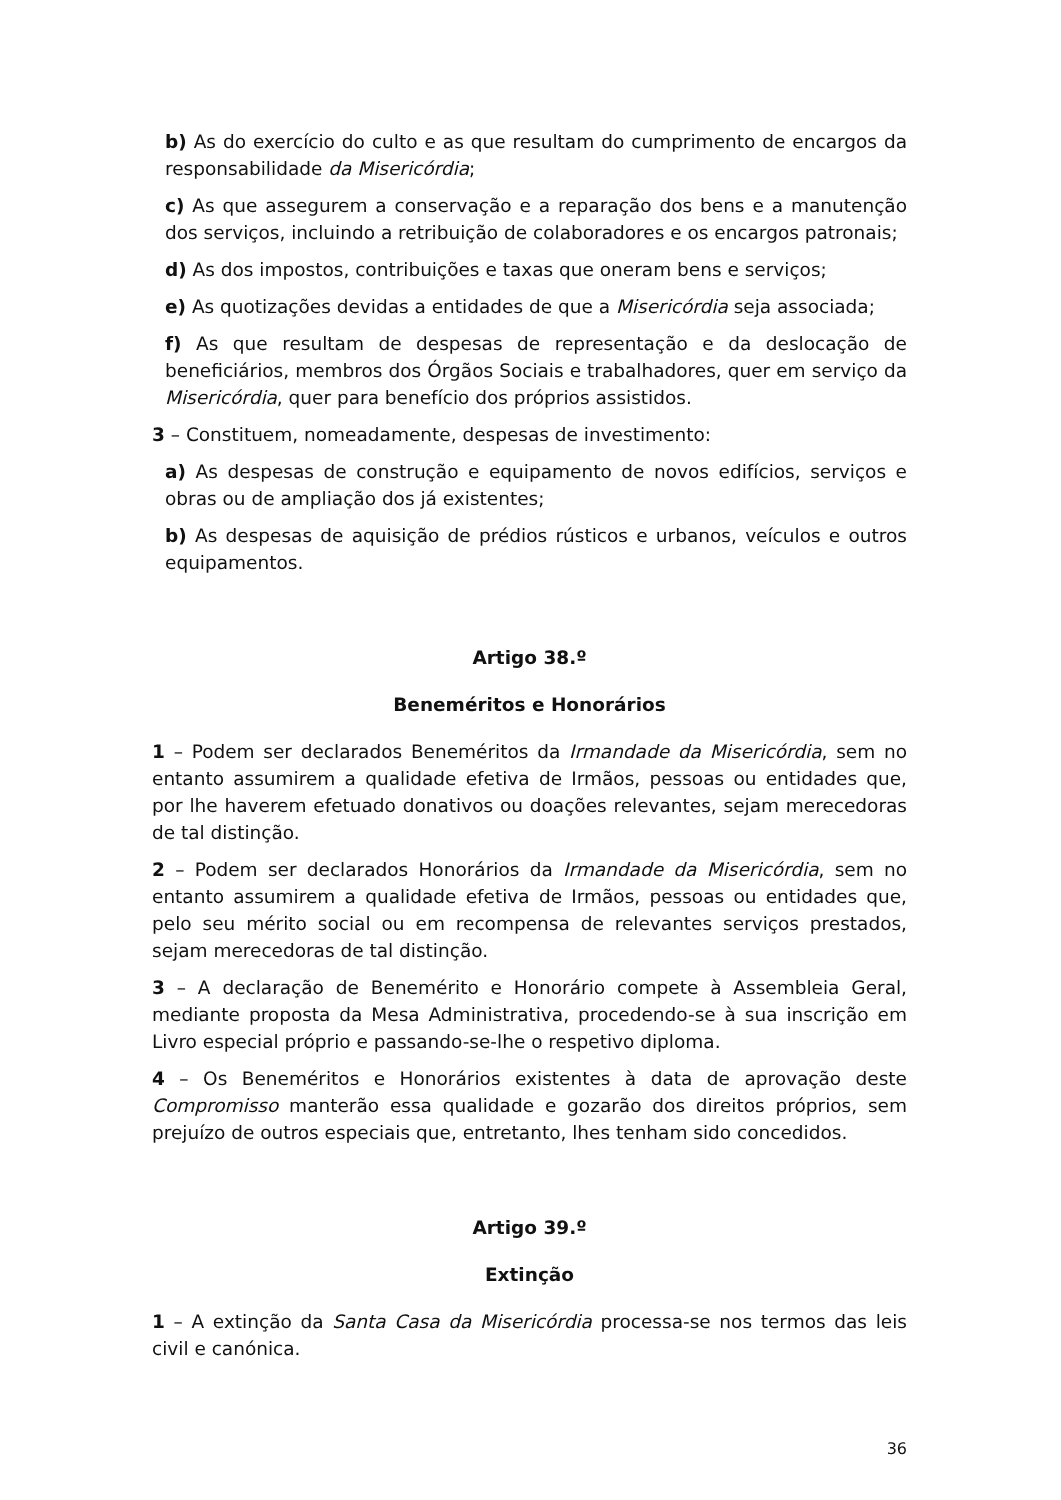b) As do exercício do culto e as que resultam do cumprimento de encargos da responsabilidade da Misericórdia;
c) As que assegurem a conservação e a reparação dos bens e a manutenção dos serviços, incluindo a retribuição de colaboradores e os encargos patronais;
d) As dos impostos, contribuições e taxas que oneram bens e serviços;
e) As quotizações devidas a entidades de que a Misericórdia seja associada;
f) As que resultam de despesas de representação e da deslocação de beneficiários, membros dos Órgãos Sociais e trabalhadores, quer em serviço da Misericórdia, quer para benefício dos próprios assistidos.
3 – Constituem, nomeadamente, despesas de investimento:
a) As despesas de construção e equipamento de novos edifícios, serviços e obras ou de ampliação dos já existentes;
b) As despesas de aquisição de prédios rústicos e urbanos, veículos e outros equipamentos.
Artigo 38.º
Beneméritos e Honorários
1 – Podem ser declarados Beneméritos da Irmandade da Misericórdia, sem no entanto assumirem a qualidade efetiva de Irmãos, pessoas ou entidades que, por lhe haverem efetuado donativos ou doações relevantes, sejam merecedoras de tal distinção.
2 – Podem ser declarados Honorários da Irmandade da Misericórdia, sem no entanto assumirem a qualidade efetiva de Irmãos, pessoas ou entidades que, pelo seu mérito social ou em recompensa de relevantes serviços prestados, sejam merecedoras de tal distinção.
3 – A declaração de Benemérito e Honorário compete à Assembleia Geral, mediante proposta da Mesa Administrativa, procedendo-se à sua inscrição em Livro especial próprio e passando-se-lhe o respetivo diploma.
4 – Os Beneméritos e Honorários existentes à data de aprovação deste Compromisso manterão essa qualidade e gozarão dos direitos próprios, sem prejuízo de outros especiais que, entretanto, lhes tenham sido concedidos.
Artigo 39.º
Extinção
1 – A extinção da Santa Casa da Misericórdia processa-se nos termos das leis civil e canónica.
36